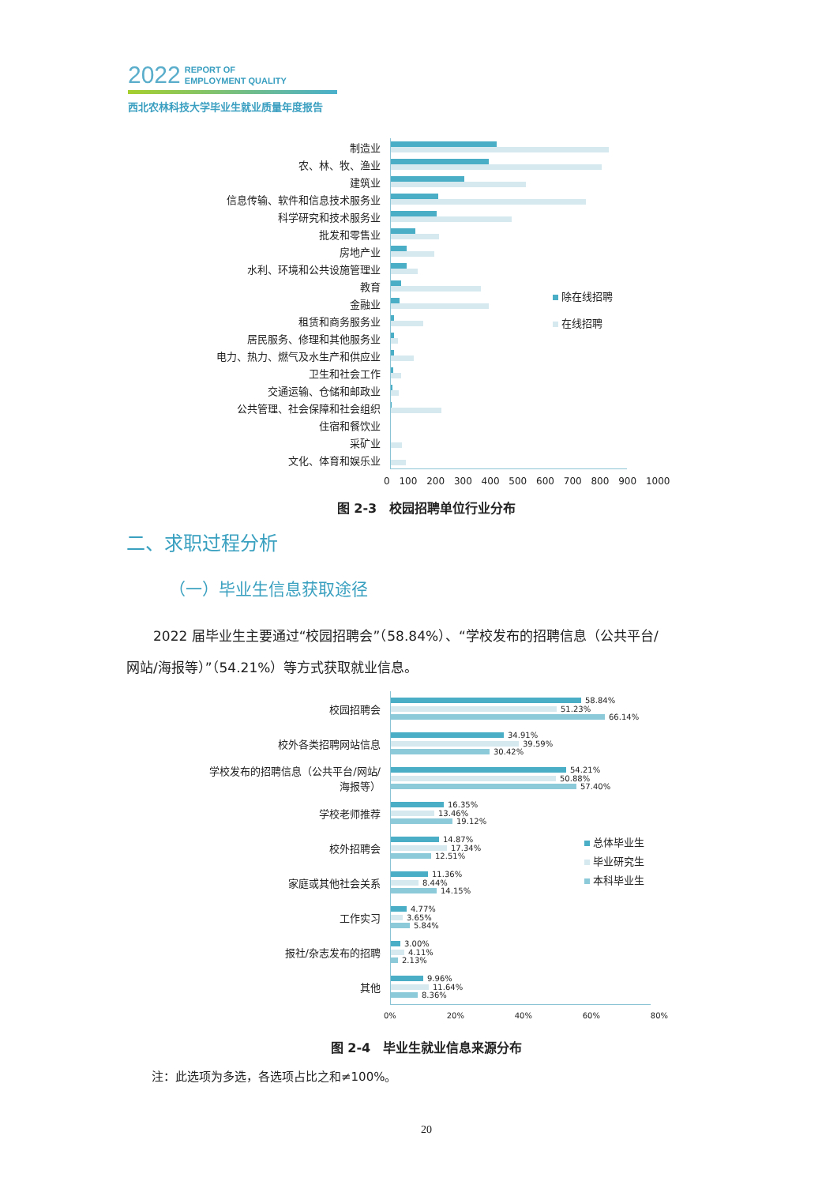2022 REPORT OF
EMPLOYMENT QUALITY
西北农林科技大学毕业生就业质量年度报告
制造业
农、林、牧、渔业
建筑业
信息传输、软件和信息技术服务业
科学研究和技术服务业
批发和零售业
房地产业
水利、环境和公共设施管理业
教育
金融业
租赁和商务服务业
居民服务、修理和其他服务业
电力、热力、燃气及水生产和供应业
卫生和社会工作
交通运输、仓储和邮政业
公共管理、社会保障和社会组织
住宿和餐饮业
采矿业
文化、体育和娱乐业
除在线招聘
在线招聘
0 100 200 300 400 500 600 700 800 900 1000
图 2-3　校园招聘单位行业分布
二、求职过程分析
（一）毕业生信息获取途径
2022 届毕业生主要通过“校园招聘会”（58.84%）、“学校发布的招聘信息（公共平台/
网站/海报等）”（54.21%）等方式获取就业信息。
校园招聘会
58.84%
51.23%
66.14%
校外各类招聘网站信息
34.91%
39.59%
30.42%
学校发布的招聘信息（公共平台/网站/
海报等）
54.21%
50.88%
57.40%
学校老师推荐
16.35%
13.46%
19.12%
校外招聘会
14.87%
17.34%
12.51%
家庭或其他社会关系
11.36%
8.44%
14.15%
工作实习
4.77%
3.65%
5.84%
报社/杂志发布的招聘
3.00%
4.11%
2.13%
其他
9.96%
11.64%
8.36%
总体毕业生
毕业研究生
本科毕业生
0% 20% 40% 60% 80%
图 2-4　毕业生就业信息来源分布
注：此选项为多选，各选项占比之和≠100%。
20